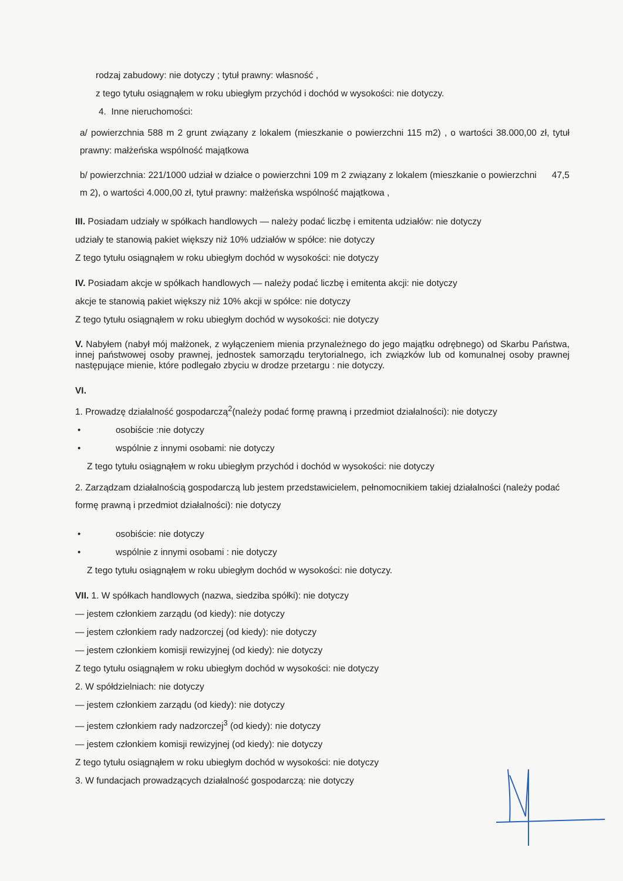rodzaj zabudowy: nie dotyczy ; tytuł prawny: własność ,
z tego tytułu osiągnąłem w roku ubiegłym przychód i dochód w wysokości: nie dotyczy.
4. Inne nieruchomości:
a/ powierzchnia 588 m 2 grunt związany z lokalem (mieszkanie o powierzchni 115 m2) , o wartości 38.000,00 zł, tytuł prawny: małżeńska wspólność majątkowa
b/ powierzchnia: 221/1000 udział w działce o powierzchni 109 m 2 związany z lokalem (mieszkanie o powierzchni 47,5 m 2), o wartości 4.000,00 zł, tytuł prawny: małżeńska wspólność majątkowa ,
III. Posiadam udziały w spółkach handlowych — należy podać liczbę i emitenta udziałów: nie dotyczy
udziały te stanowią pakiet większy niż 10% udziałów w spółce: nie dotyczy
Z tego tytułu osiągnąłem w roku ubiegłym dochód w wysokości: nie dotyczy
IV. Posiadam akcje w spółkach handlowych — należy podać liczbę i emitenta akcji: nie dotyczy
akcje te stanowią pakiet większy niż 10% akcji w spółce: nie dotyczy
Z tego tytułu osiągnąłem w roku ubiegłym dochód w wysokości: nie dotyczy
V. Nabyłem (nabył mój małżonek, z wyłączeniem mienia przynależnego do jego majątku odrębnego) od Skarbu Państwa, innej państwowej osoby prawnej, jednostek samorządu terytorialnego, ich związków lub od komunalnej osoby prawnej następujące mienie, które podlegało zbyciu w drodze przetargu : nie dotyczy.
VI.
1. Prowadzę działalność gospodarczą<sup>2</sup>(należy podać formę prawną i przedmiot działalności): nie dotyczy
• osobiście :nie dotyczy
• wspólnie z innymi osobami: nie dotyczy
Z tego tytułu osiągnąłem w roku ubiegłym przychód i dochód w wysokości: nie dotyczy
2. Zarządzam działalnością gospodarczą lub jestem przedstawicielem, pełnomocnikiem takiej działalności (należy podać formę prawną i przedmiot działalności): nie dotyczy
• osobiście: nie dotyczy
• wspólnie z innymi osobami : nie dotyczy
Z tego tytułu osiągnąłem w roku ubiegłym dochód w wysokości: nie dotyczy.
VII. 1. W spółkach handlowych (nazwa, siedziba spółki): nie dotyczy
— jestem członkiem zarządu (od kiedy): nie dotyczy
— jestem członkiem rady nadzorczej (od kiedy): nie dotyczy
— jestem członkiem komisji rewizyjnej (od kiedy): nie dotyczy
Z tego tytułu osiągnąłem w roku ubiegłym dochód w wysokości: nie dotyczy
2. W spółdzielniach: nie dotyczy
— jestem członkiem zarządu (od kiedy): nie dotyczy
— jestem członkiem rady nadzorczej<sup>3</sup> (od kiedy): nie dotyczy
— jestem członkiem komisji rewizyjnej (od kiedy): nie dotyczy
Z tego tytułu osiągnąłem w roku ubiegłym dochód w wysokości: nie dotyczy
3. W fundacjach prowadzących działalność gospodarczą: nie dotyczy